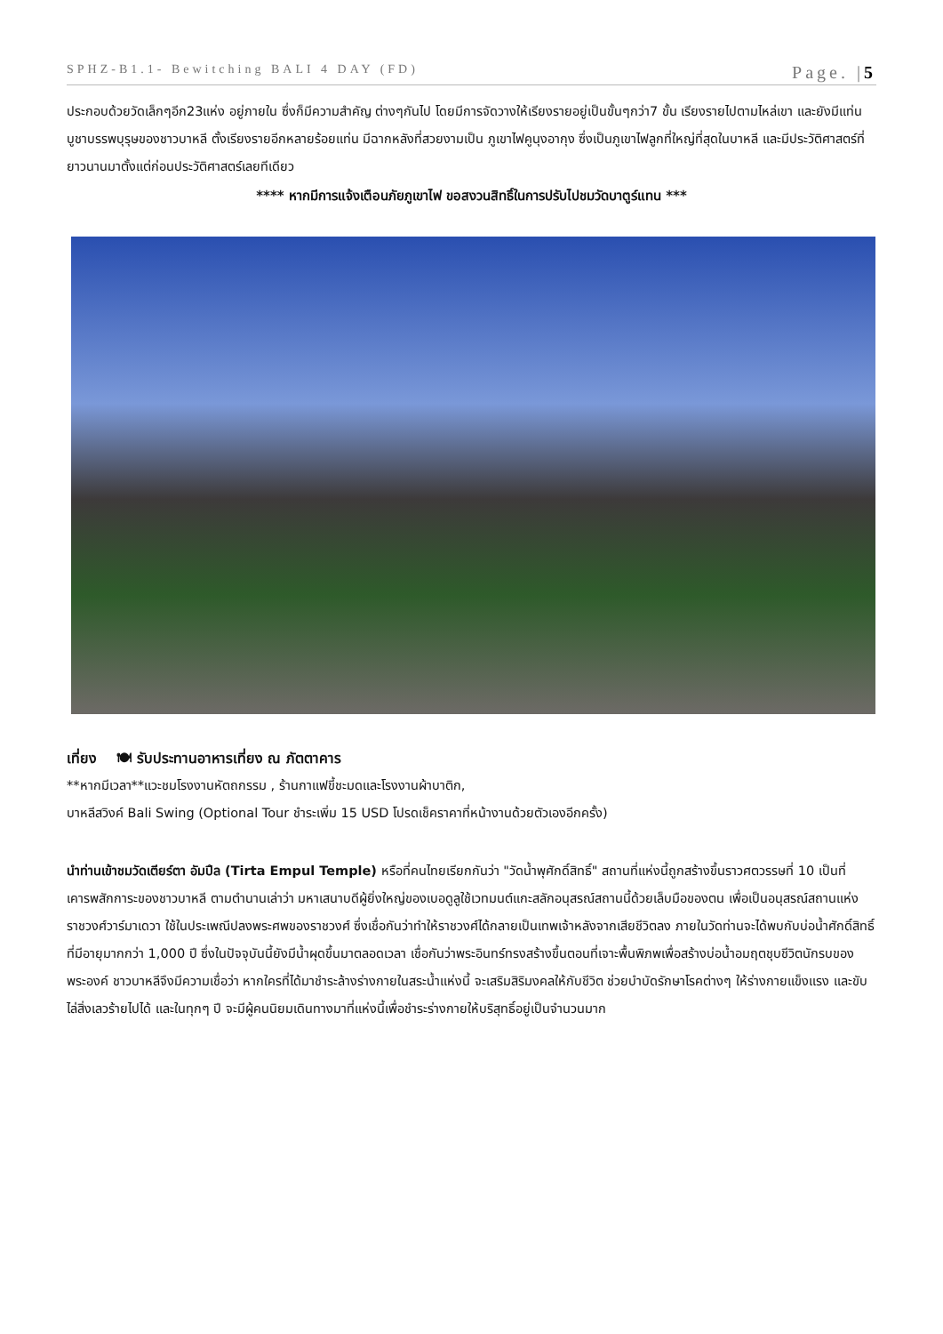SPHZ-B1.1- Bewitching BALI 4 DAY (FD) Page. |5
ประกอบด้วยวัดเล็กๆอีก23แห่ง อยู่ภายใน ซึ่งก็มีความสำคัญ ต่างๆกันไป โดยมีการจัดวางให้เรียงรายอยู่เป็นขั้นๆกว่า7 ขั้น เรียงรายไปตามไหล่เขา และยังมีแท่นบูชาบรรพบุรุษของชาวบาหลี ตั้งเรียงรายอีกหลายร้อยแท่น มีฉากหลังที่สวยงามเป็น ภูเขาไฟคูนุงอากุง ซึ่งเป็นภูเขาไฟลูกที่ใหญ่ที่สุดในบาหลี และมีประวัติศาสตร์ที่ยาวนานมาตั้งแต่ก่อนประวัติศาสตร์เลยทีเดียว
**** หากมีการแจ้งเตือนภัยภูเขาไฟ ขอสงวนสิทธิ์ในการปรับไปชมวัดบาตูร์แทน ***
เที่ยง 🍽 รับประทานอาหารเที่ยง ณ ภัตตาคาร
**หากมีเวลา**แวะชมโรงงานหัตถกรรม , ร้านกาแฟขี้ชะมดและโรงงานผ้าบาติก,
บาหลีสวิงค์ Bali Swing (Optional Tour ชำระเพิ่ม 15 USD โปรดเช็คราคาที่หน้างานด้วยตัวเองอีกครั้ง)
นำท่านเข้าชมวัดเตียร์ตา อัมปึล (Tirta Empul Temple) หรือที่คนไทยเรียกกันว่า "วัดน้ำพุศักดิ์สิทธิ์" สถานที่แห่งนี้ถูกสร้างขึ้นราวศตวรรษที่ 10 เป็นที่เคารพสักการะของชาวบาหลี ตามตำนานเล่าว่า มหาเสนาบดีผู้ยิ่งใหญ่ของเบอดูลูใช้เวทมนต์แกะสลักอนุสรณ์สถานนี้ด้วยเล็บมือของตน เพื่อเป็นอนุสรณ์สถานแห่งราชวงศ์วาร์มาเดวา ใช้ในประเพณีปลงพระศพของราชวงศ์ ซึ่งเชื่อกันว่าทำให้ราชวงศ์ได้กลายเป็นเทพเจ้าหลังจากเสียชีวิตลง ภายในวัดท่านจะได้พบกับบ่อน้ำศักดิ์สิทธิ์ที่มีอายุมากกว่า 1,000 ปี ซึ่งในปัจจุบันนี้ยังมีน้ำผุดขึ้นมาตลอดเวลา เชื่อกันว่าพระอินทร์ทรงสร้างขึ้นตอนที่เจาะพื้นพิภพเพื่อสร้างบ่อน้ำอมฤตชุบชีวิตนักรบของพระองค์ ชาวบาหลีจึงมีความเชื่อว่า หากใครที่ได้มาชำระล้างร่างกายในสระน้ำแห่งนี้ จะเสริมสิริมงคลให้กับชีวิต ช่วยบำบัดรักษาโรคต่างๆ ให้ร่างกายแข็งแรง และขับไล่สิ่งเลวร้ายไปได้ และในทุกๆ ปี จะมีผู้คนนิยมเดินทางมาที่แห่งนี้เพื่อชำระร่างกายให้บริสุทธิ์อยู่เป็นจำนวนมาก